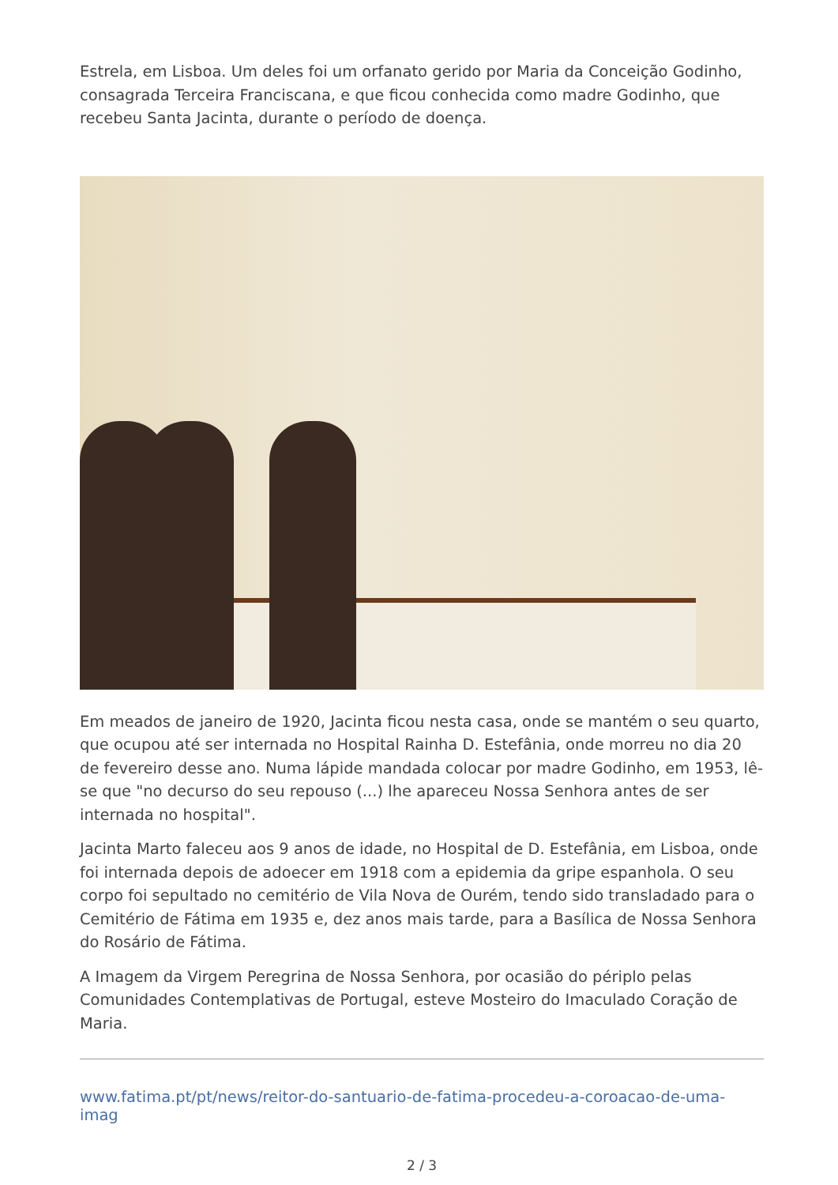Estrela, em Lisboa. Um deles foi um orfanato gerido por Maria da Conceição Godinho, consagrada Terceira Franciscana, e que ficou conhecida como madre Godinho, que recebeu Santa Jacinta, durante o período de doença.
Em meados de janeiro de 1920, Jacinta ficou nesta casa, onde se mantém o seu quarto, que ocupou até ser internada no Hospital Rainha D. Estefânia, onde morreu no dia 20 de fevereiro desse ano. Numa lápide mandada colocar por madre Godinho, em 1953, lê-se que "no decurso do seu repouso (...) lhe apareceu Nossa Senhora antes de ser internada no hospital".
Jacinta Marto faleceu aos 9 anos de idade, no Hospital de D. Estefânia, em Lisboa, onde foi internada depois de adoecer em 1918 com a epidemia da gripe espanhola. O seu corpo foi sepultado no cemitério de Vila Nova de Ourém, tendo sido transladado para o Cemitério de Fátima em 1935 e, dez anos mais tarde, para a Basílica de Nossa Senhora do Rosário de Fátima.
A Imagem da Virgem Peregrina de Nossa Senhora, por ocasião do périplo pelas Comunidades Contemplativas de Portugal, esteve Mosteiro do Imaculado Coração de Maria.
www.fatima.pt/pt/news/reitor-do-santuario-de-fatima-procedeu-a-coroacao-de-uma-imag
2 / 3